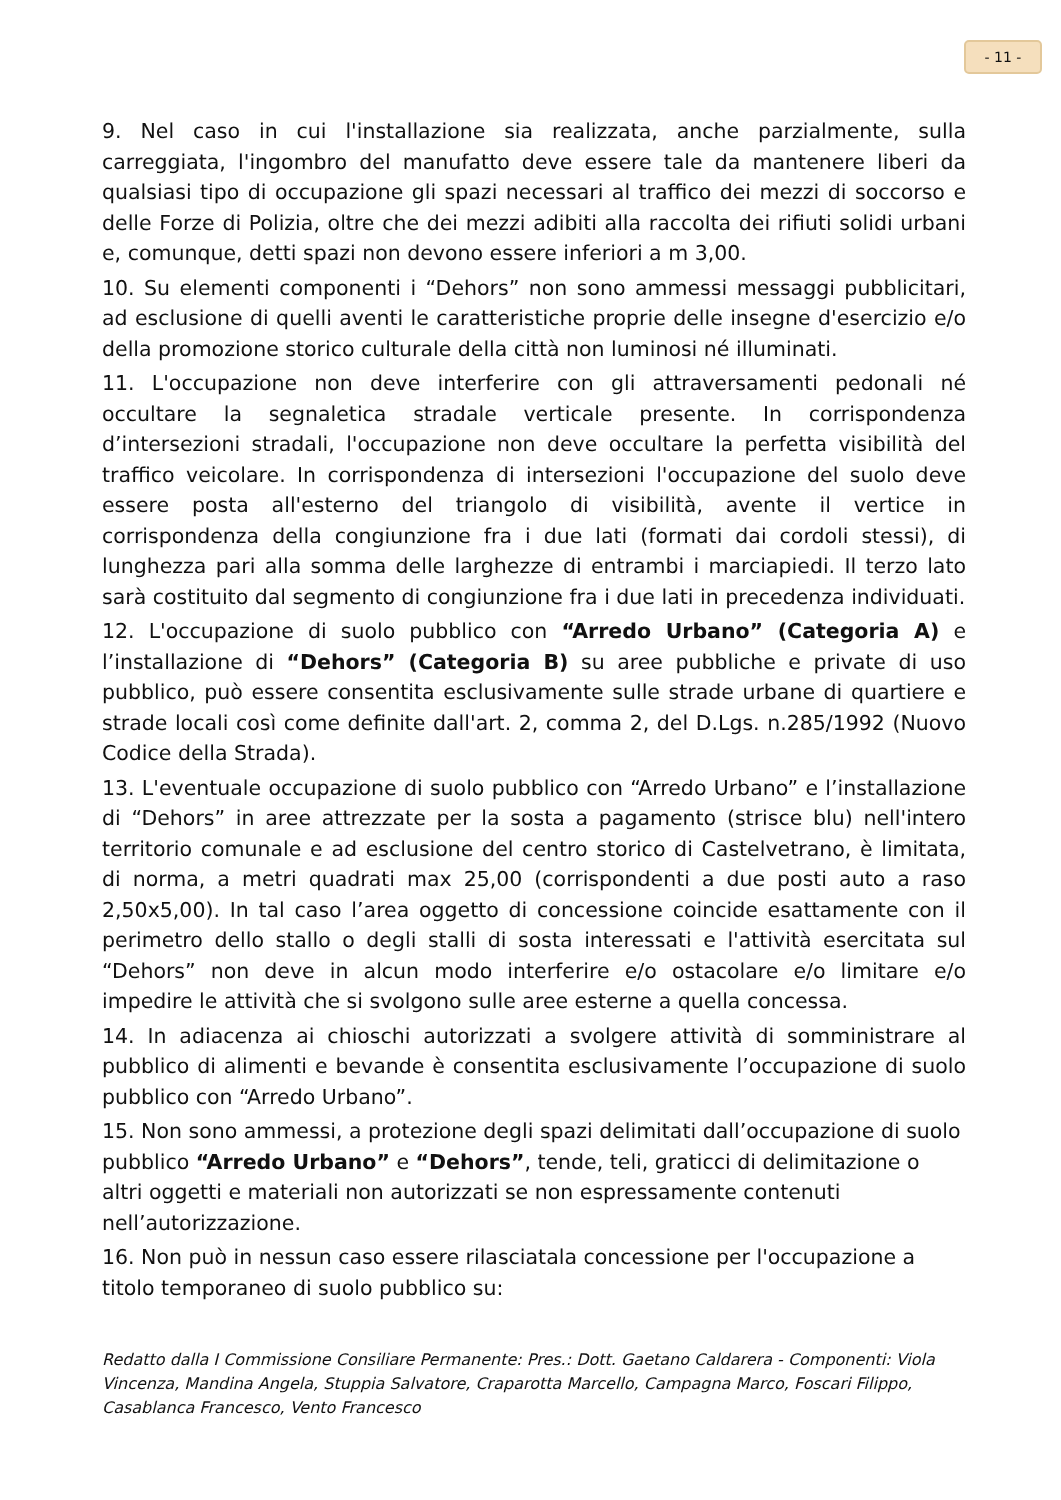- 11 -
9. Nel caso in cui l'installazione sia realizzata, anche parzialmente, sulla carreggiata, l'ingombro del manufatto deve essere tale da mantenere liberi da qualsiasi tipo di occupazione gli spazi necessari al traffico dei mezzi di soccorso e delle Forze di Polizia, oltre che dei mezzi adibiti alla raccolta dei rifiuti solidi urbani e, comunque, detti spazi non devono essere inferiori a m 3,00.
10. Su elementi componenti i “Dehors” non sono ammessi messaggi pubblicitari, ad esclusione di quelli aventi le caratteristiche proprie delle insegne d'esercizio e/o della promozione storico culturale della città non luminosi né illuminati.
11. L'occupazione non deve interferire con gli attraversamenti pedonali né occultare la segnaletica stradale verticale presente. In corrispondenza d’intersezioni stradali, l'occupazione non deve occultare la perfetta visibilità del traffico veicolare. In corrispondenza di intersezioni l'occupazione del suolo deve essere posta all'esterno del triangolo di visibilità, avente il vertice in corrispondenza della congiunzione fra i due lati (formati dai cordoli stessi), di lunghezza pari alla somma delle larghezze di entrambi i marciapiedi. Il terzo lato sarà costituito dal segmento di congiunzione fra i due lati in precedenza individuati.
12. L'occupazione di suolo pubblico con “Arredo Urbano” (Categoria A) e l’installazione di “Dehors” (Categoria B) su aree pubbliche e private di uso pubblico, può essere consentita esclusivamente sulle strade urbane di quartiere e strade locali così come definite dall'art. 2, comma 2, del D.Lgs. n.285/1992 (Nuovo Codice della Strada).
13. L'eventuale occupazione di suolo pubblico con “Arredo Urbano” e l’installazione di “Dehors” in aree attrezzate per la sosta a pagamento (strisce blu) nell'intero territorio comunale e ad esclusione del centro storico di Castelvetrano, è limitata, di norma, a metri quadrati max 25,00 (corrispondenti a due posti auto a raso 2,50x5,00). In tal caso l’area oggetto di concessione coincide esattamente con il perimetro dello stallo o degli stalli di sosta interessati e l'attività esercitata sul “Dehors” non deve in alcun modo interferire e/o ostacolare e/o limitare e/o impedire le attività che si svolgono sulle aree esterne a quella concessa.
14. In adiacenza ai chioschi autorizzati a svolgere attività di somministrare al pubblico di alimenti e bevande è consentita esclusivamente l’occupazione di suolo pubblico con “Arredo Urbano”.
15. Non sono ammessi, a protezione degli spazi delimitati dall’occupazione di suolo pubblico “Arredo Urbano” e “Dehors”, tende, teli, graticci di delimitazione o altri oggetti e materiali non autorizzati se non espressamente contenuti nell’autorizzazione.
16. Non può in nessun caso essere rilasciatala concessione per l'occupazione a titolo temporaneo di suolo pubblico su:
Redatto dalla I Commissione Consiliare Permanente: Pres.: Dott. Gaetano Caldarera - Componenti: Viola Vincenza, Mandina Angela, Stuppia Salvatore, Craparotta Marcello, Campagna Marco, Foscari Filippo, Casablanca Francesco, Vento Francesco